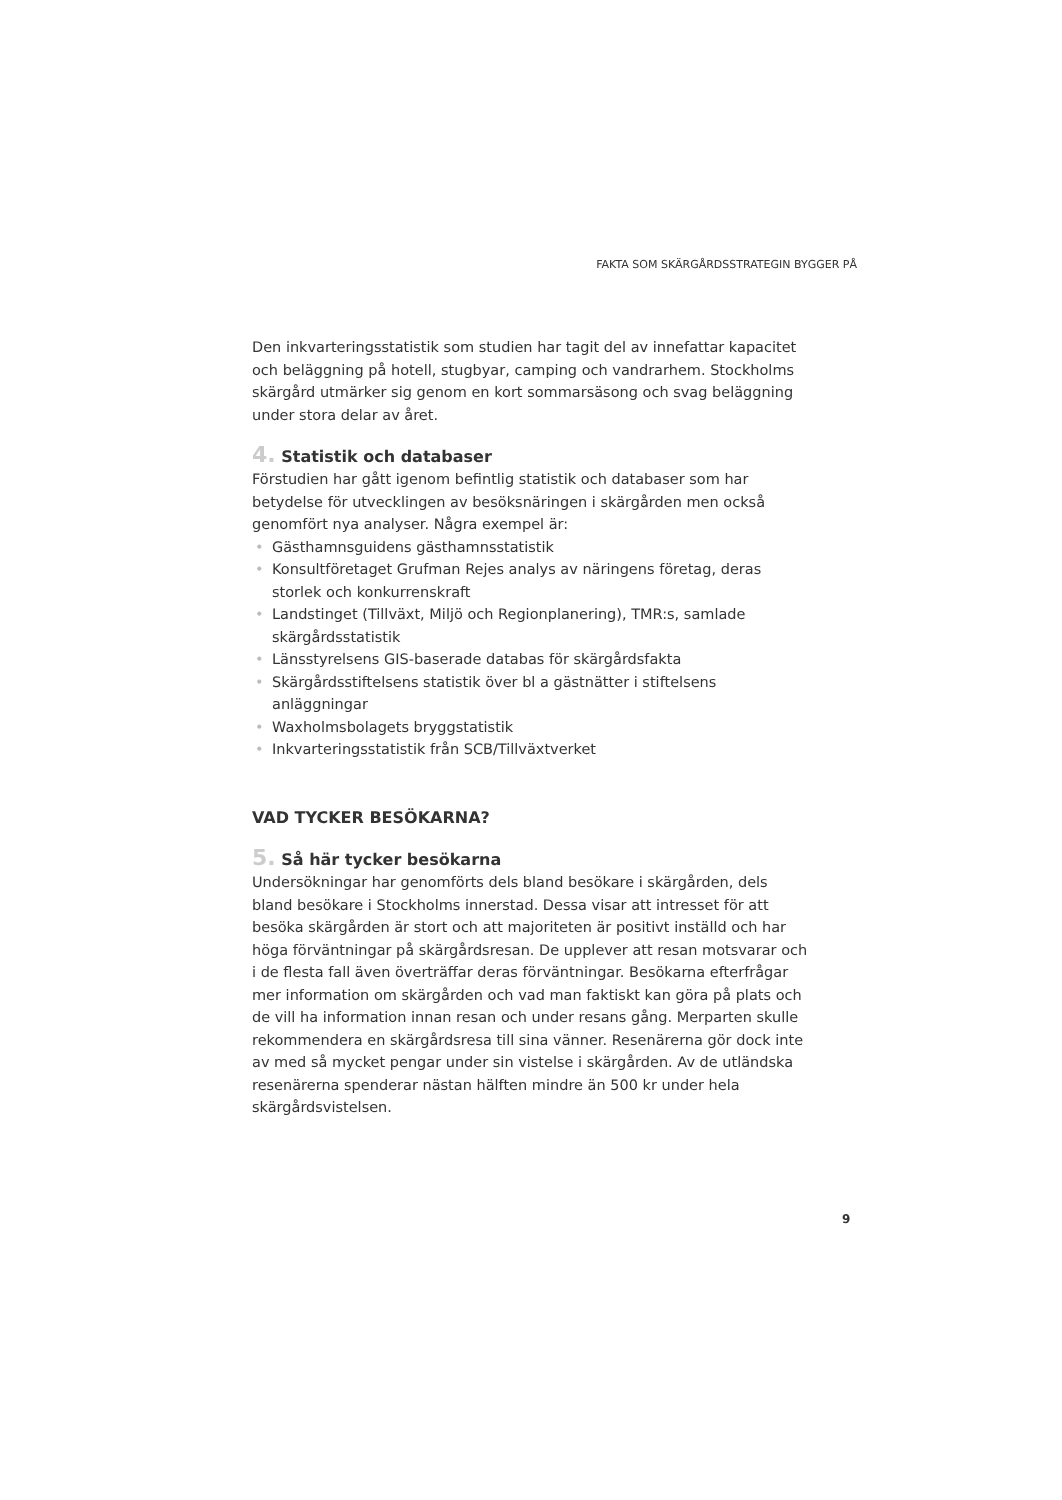FAKTA SOM SKÄRGÅRDSSTRATEGIN BYGGER PÅ
Den inkvarteringsstatistik som studien har tagit del av innefattar kapacitet och beläggning på hotell, stugbyar, camping och vandrarhem. Stockholms skärgård utmärker sig genom en kort sommarsäsong och svag beläggning under stora delar av året.
4. Statistik och databaser
Förstudien har gått igenom befintlig statistik och databaser som har betydelse för utvecklingen av besöksnäringen i skärgården men också genomfört nya analyser. Några exempel är:
• Gästhamnsguidens gästhamnsstatistik
• Konsultföretaget Grufman Rejes analys av näringens företag, deras storlek och konkurrenskraft
• Landstinget (Tillväxt, Miljö och Regionplanering), TMR:s, samlade skärgårdsstatistik
• Länsstyrelsens GIS-baserade databas för skärgårdsfakta
• Skärgårdsstiftelsens statistik över bl a gästnätter i stiftelsens anläggningar
• Waxholmsbolagets bryggstatistik
• Inkvarteringsstatistik från SCB/Tillväxtverket
VAD TYCKER BESÖKARNA?
5. Så här tycker besökarna
Undersökningar har genomförts dels bland besökare i skärgården, dels bland besökare i Stockholms innerstad. Dessa visar att intresset för att besöka skärgården är stort och att majoriteten är positivt inställd och har höga förväntningar på skärgårdsresan. De upplever att resan motsvarar och i de flesta fall även överträffar deras förväntningar. Besökarna efterfrågar mer information om skärgården och vad man faktiskt kan göra på plats och de vill ha information innan resan och under resans gång. Merparten skulle rekommendera en skärgårdsresa till sina vänner. Resenärerna gör dock inte av med så mycket pengar under sin vistelse i skärgården. Av de utländska resenärerna spenderar nästan hälften mindre än 500 kr under hela skärgårdsvistelsen.
9